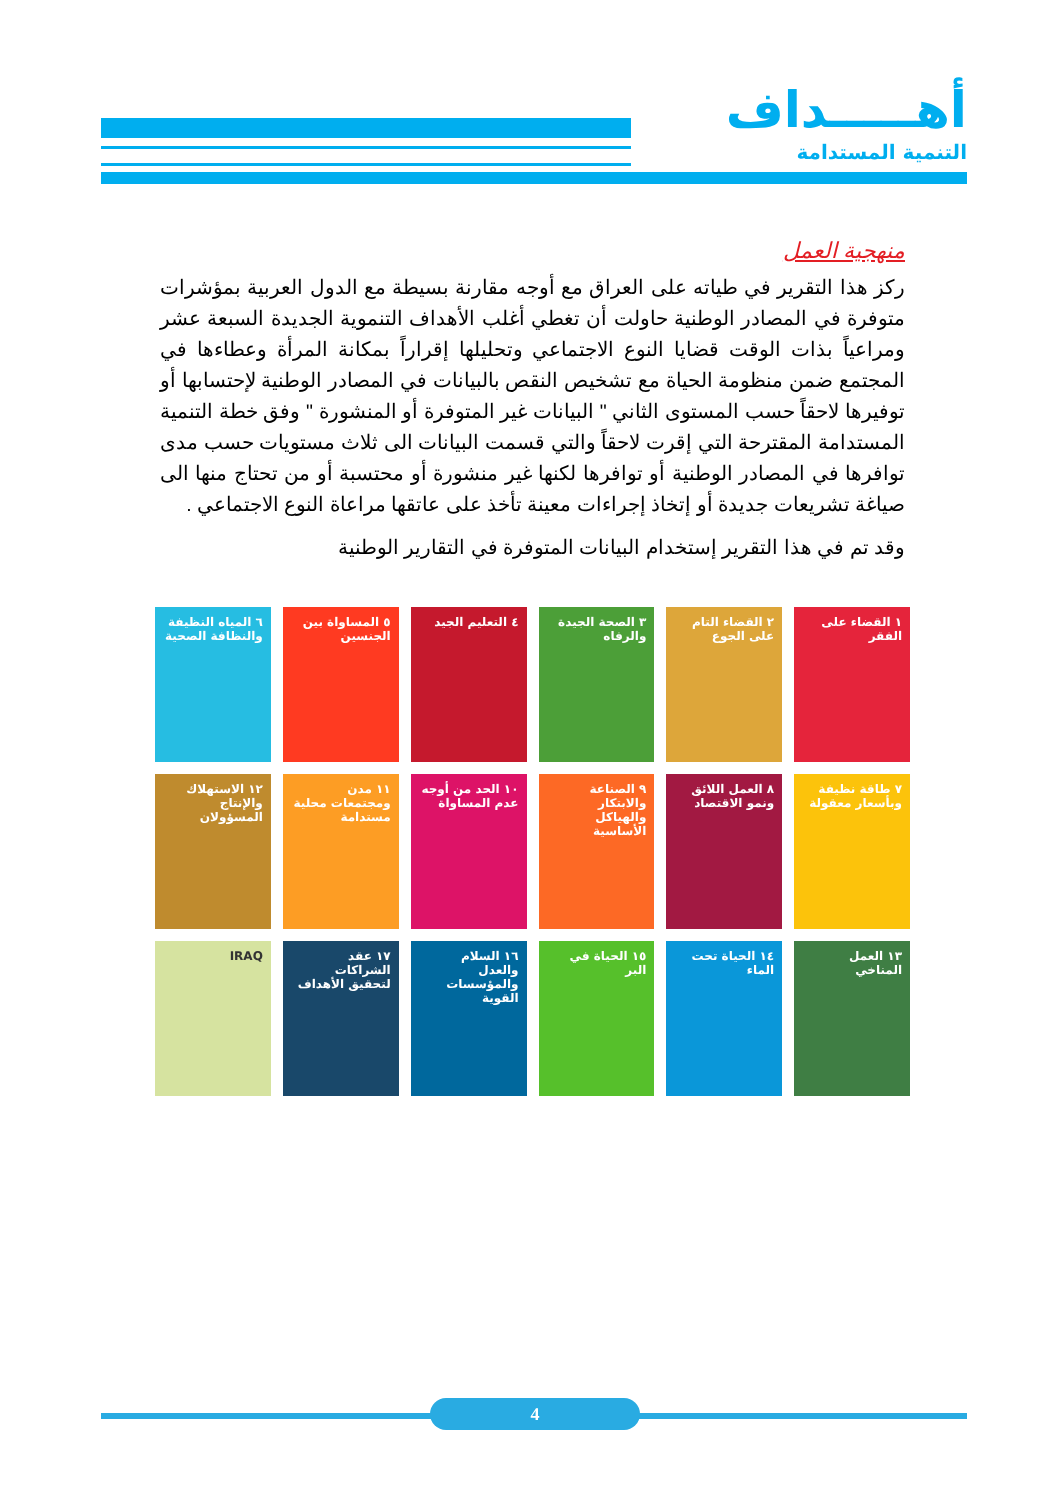أهـــــداف
التنمية المستدامة
منهجية العمل
ركز هذا التقرير في طياته على العراق مع أوجه مقارنة بسيطة مع الدول العربية بمؤشرات متوفرة في المصادر الوطنية حاولت أن تغطي أغلب الأهداف التنموية الجديدة السبعة عشر ومراعياً بذات الوقت قضايا النوع الاجتماعي وتحليلها إقراراً بمكانة المرأة وعطاءها في المجتمع ضمن منظومة الحياة مع تشخيص النقص بالبيانات في المصادر الوطنية لإحتسابها أو توفيرها لاحقاً حسب المستوى الثاني " البيانات غير المتوفرة أو المنشورة " وفق خطة التنمية المستدامة المقترحة التي إقرت لاحقاً والتي قسمت البيانات الى ثلاث مستويات حسب مدى توافرها في المصادر الوطنية أو توافرها لكنها غير منشورة أو محتسبة أو من تحتاج منها الى صياغة تشريعات جديدة أو إتخاذ إجراءات معينة تأخذ على عاتقها مراعاة النوع الاجتماعي .
وقد تم في هذا التقرير إستخدام البيانات المتوفرة في التقارير الوطنية
١ القضاء على الفقر
٢ القضاء التام على الجوع
٣ الصحة الجيدة والرفاه
٤ التعليم الجيد
٥ المساواة بين الجنسين
٦ المياه النظيفة والنظافة الصحية
٧ طاقة نظيفة وبأسعار معقولة
٨ العمل اللائق ونمو الاقتصاد
٩ الصناعة والابتكار والهياكل الأساسية
١٠ الحد من أوجه عدم المساواة
١١ مدن ومجتمعات محلية مستدامة
١٢ الاستهلاك والإنتاج المسؤولان
١٣ العمل المناخي
١٤ الحياة تحت الماء
١٥ الحياة في البر
١٦ السلام والعدل والمؤسسات القوية
١٧ عقد الشراكات لتحقيق الأهداف
IRAQ
4